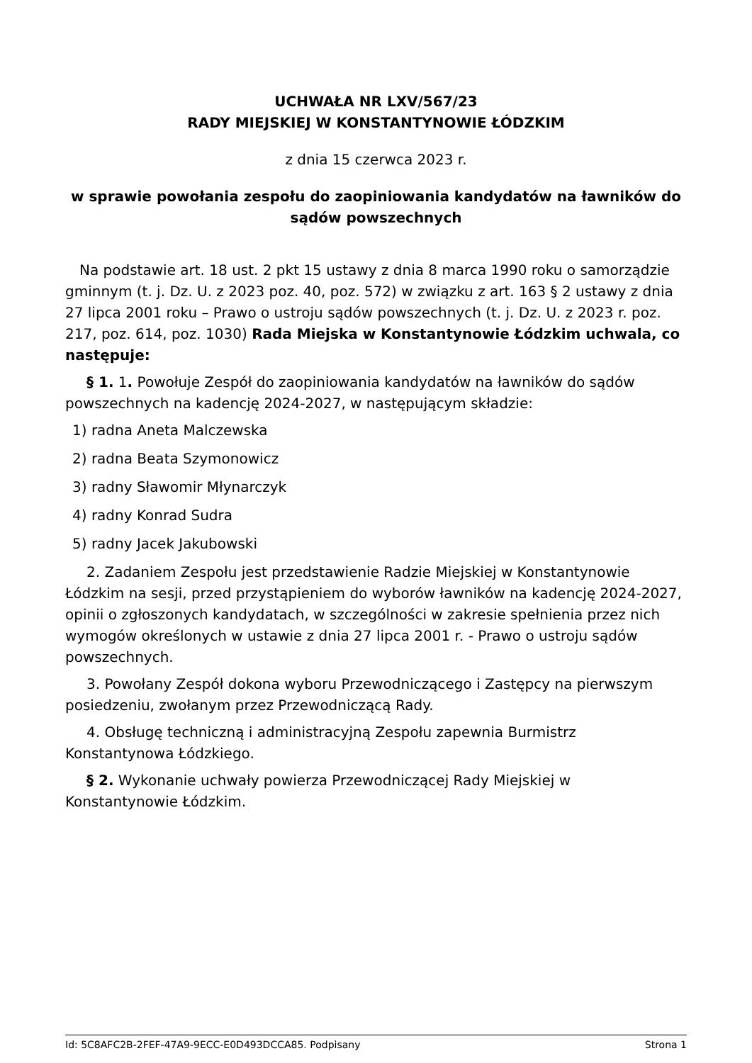UCHWAŁA NR LXV/567/23
RADY MIEJSKIEJ W KONSTANTYNOWIE ŁÓDZKIM
z dnia 15 czerwca 2023 r.
w sprawie powołania zespołu do zaopiniowania kandydatów na ławników do sądów powszechnych
Na podstawie art. 18 ust. 2 pkt 15 ustawy z dnia 8 marca 1990 roku o samorządzie gminnym (t. j. Dz. U. z 2023 poz. 40, poz. 572) w związku z art. 163 § 2 ustawy z dnia 27 lipca 2001 roku – Prawo o ustroju sądów powszechnych (t. j. Dz. U. z 2023 r. poz. 217, poz. 614, poz. 1030) Rada Miejska w Konstantynowie Łódzkim uchwala, co następuje:
§ 1. 1. Powołuje Zespół do zaopiniowania kandydatów na ławników do sądów powszechnych na kadencję 2024-2027, w następującym składzie:
1) radna Aneta Malczewska
2) radna Beata Szymonowicz
3) radny Sławomir Młynarczyk
4) radny Konrad Sudra
5) radny Jacek Jakubowski
2. Zadaniem Zespołu jest przedstawienie Radzie Miejskiej w Konstantynowie Łódzkim na sesji, przed przystąpieniem do wyborów ławników na kadencję 2024-2027, opinii o zgłoszonych kandydatach, w szczególności w zakresie spełnienia przez nich wymogów określonych w ustawie z dnia 27 lipca 2001 r. - Prawo o ustroju sądów powszechnych.
3. Powołany Zespół dokona wyboru Przewodniczącego i Zastępcy na pierwszym posiedzeniu, zwołanym przez Przewodniczącą Rady.
4. Obsługę techniczną i administracyjną Zespołu zapewnia Burmistrz Konstantynowa Łódzkiego.
§ 2. Wykonanie uchwały powierza Przewodniczącej Rady Miejskiej w Konstantynowie Łódzkim.
Id: 5C8AFC2B-2FEF-47A9-9ECC-E0D493DCCA85. Podpisany Strona 1